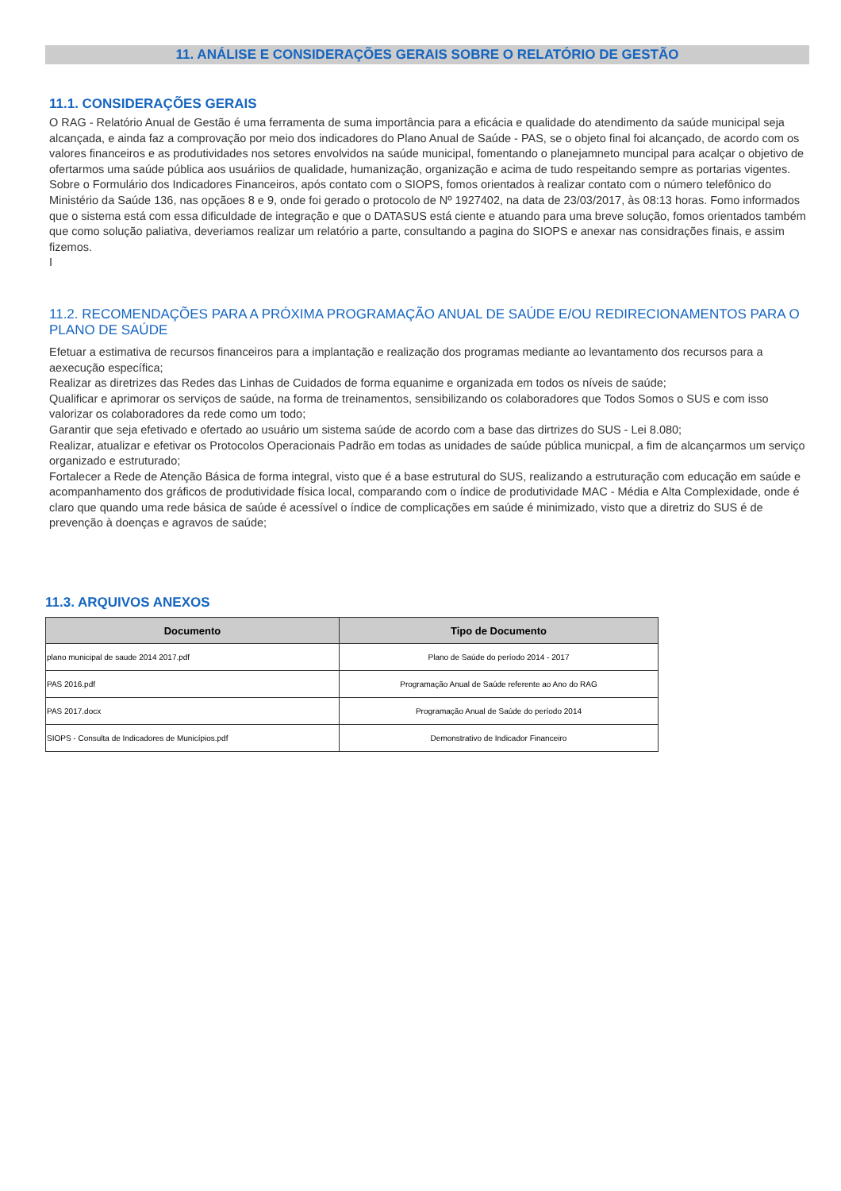11. ANÁLISE E CONSIDERAÇÕES GERAIS SOBRE O RELATÓRIO DE GESTÃO
11.1. CONSIDERAÇÕES GERAIS
O RAG - Relatório Anual de Gestão é uma ferramenta de suma importância para a eficácia e qualidade do atendimento da saúde municipal seja alcançada, e ainda faz a comprovação por meio dos indicadores do Plano Anual de Saúde - PAS, se o objeto final foi alcançado, de acordo com os valores financeiros e as produtividades nos setores envolvidos na saúde municipal, fomentando o planejamneto muncipal para acalçar o objetivo de ofertarmos uma saúde pública aos usuáriios de qualidade, humanização, organização e acima de tudo respeitando sempre as portarias vigentes.
Sobre o Formulário dos Indicadores Financeiros, após contato com o SIOPS, fomos orientados à realizar contato com o número telefônico do Ministério da Saúde 136, nas opçãoes 8 e 9, onde foi gerado o protocolo de Nº 1927402, na data de 23/03/2017, às 08:13 horas. Fomo informados que o sistema está com essa dificuldade de integração e que o DATASUS está ciente e atuando para uma breve solução, fomos orientados também que como solução paliativa, deveriamos realizar um relatório a parte, consultando a pagina do SIOPS e anexar nas considrações finais, e assim fizemos.
I
11.2. RECOMENDAÇÕES PARA A PRÓXIMA PROGRAMAÇÃO ANUAL DE SAÚDE E/OU REDIRECIONAMENTOS PARA O PLANO DE SAÚDE
Efetuar a estimativa de recursos financeiros para a implantação e realização dos programas mediante ao levantamento dos recursos para a aexecução específica;
Realizar as diretrizes das Redes das Linhas de Cuidados de forma equanime e organizada em todos os níveis de saúde;
Qualificar e aprimorar os serviços de saúde, na forma de treinamentos, sensibilizando os colaboradores que Todos Somos o SUS e com isso valorizar os colaboradores da rede como um todo;
Garantir que seja efetivado e ofertado ao usuário um sistema saúde de acordo com a base das dirtrizes do SUS - Lei 8.080;
Realizar, atualizar e efetivar os Protocolos Operacionais Padrão em todas as unidades de saúde pública municpal, a fim de alcançarmos um serviço organizado e estruturado;
Fortalecer a Rede de Atenção Básica de forma integral, visto que é a base estrutural do SUS, realizando a estruturação com educação em saúde e acompanhamento dos gráficos de produtividade física local, comparando com o índice de produtividade MAC - Média e Alta Complexidade, onde é claro que quando uma rede básica de saúde é acessível o índice de complicações em saúde é minimizado, visto que a diretriz do SUS é de prevenção à doenças e agravos de saúde;
11.3. ARQUIVOS ANEXOS
| Documento | Tipo de Documento |
| --- | --- |
| plano municipal de saude 2014 2017.pdf | Plano de Saúde do período 2014 - 2017 |
| PAS 2016.pdf | Programação Anual de Saúde referente ao Ano do RAG |
| PAS 2017.docx | Programação Anual de Saúde do período 2014 |
| SIOPS - Consulta de Indicadores de Municípios.pdf | Demonstrativo de Indicador Financeiro |